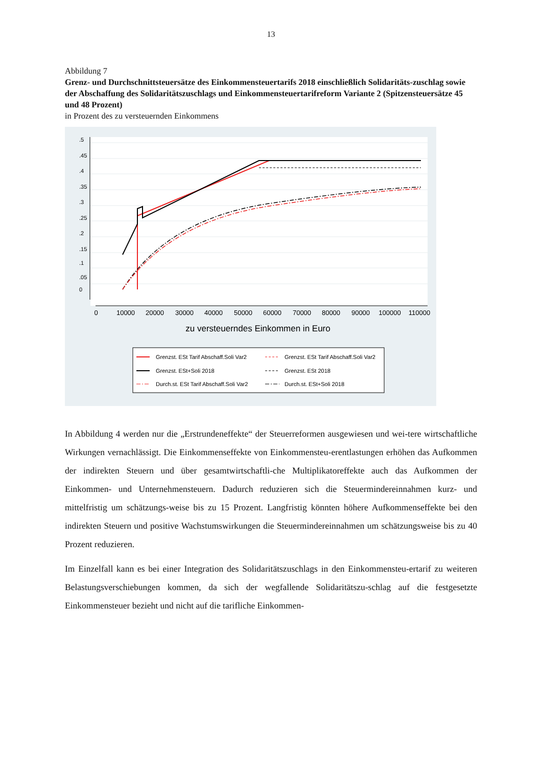13
Abbildung 7
Grenz- und Durchschnittsteuersätze des Einkommensteuertarifs 2018 einschließlich Solidaritäts-zuschlag sowie der Abschaffung des Solidaritätszuschlags und Einkommensteuertarifreform Variante 2 (Spitzensteuersätze 45 und 48 Prozent)
in Prozent des zu versteuernden Einkommens
0
10000
20000
30000
40000
50000
60000
70000
80000
90000
100000
110000
zu versteuerndes Einkommen in Euro
0
.05
.1
.15
.2
.25
.3
.35
.4
.45
.5
Grenzst. ESt Tarif Abschaff.Soli Var2
Grenzst. ESt Tarif Abschaff.Soli Var2
Grenzst. ESt+Soli 2018
Grenzst. ESt 2018
Durch.st. ESt Tarif Abschaff.Soli Var2
Durch.st. ESt+Soli 2018
In Abbildung 4 werden nur die „Erstrundeneffekte“ der Steuerreformen ausgewiesen und wei-tere wirtschaftliche Wirkungen vernachlässigt. Die Einkommenseffekte von Einkommensteu-erentlastungen erhöhen das Aufkommen der indirekten Steuern und über gesamtwirtschaftli-che Multiplikatoreffekte auch das Aufkommen der Einkommen- und Unternehmensteuern. Dadurch reduzieren sich die Steuermindereinnahmen kurz- und mittelfristig um schätzungs-weise bis zu 15 Prozent. Langfristig könnten höhere Aufkommenseffekte bei den indirekten Steuern und positive Wachstumswirkungen die Steuermindereinnahmen um schätzungsweise bis zu 40 Prozent reduzieren.
Im Einzelfall kann es bei einer Integration des Solidaritätszuschlags in den Einkommensteu-ertarif zu weiteren Belastungsverschiebungen kommen, da sich der wegfallende Solidaritätszu-schlag auf die festgesetzte Einkommensteuer bezieht und nicht auf die tarifliche Einkommen-